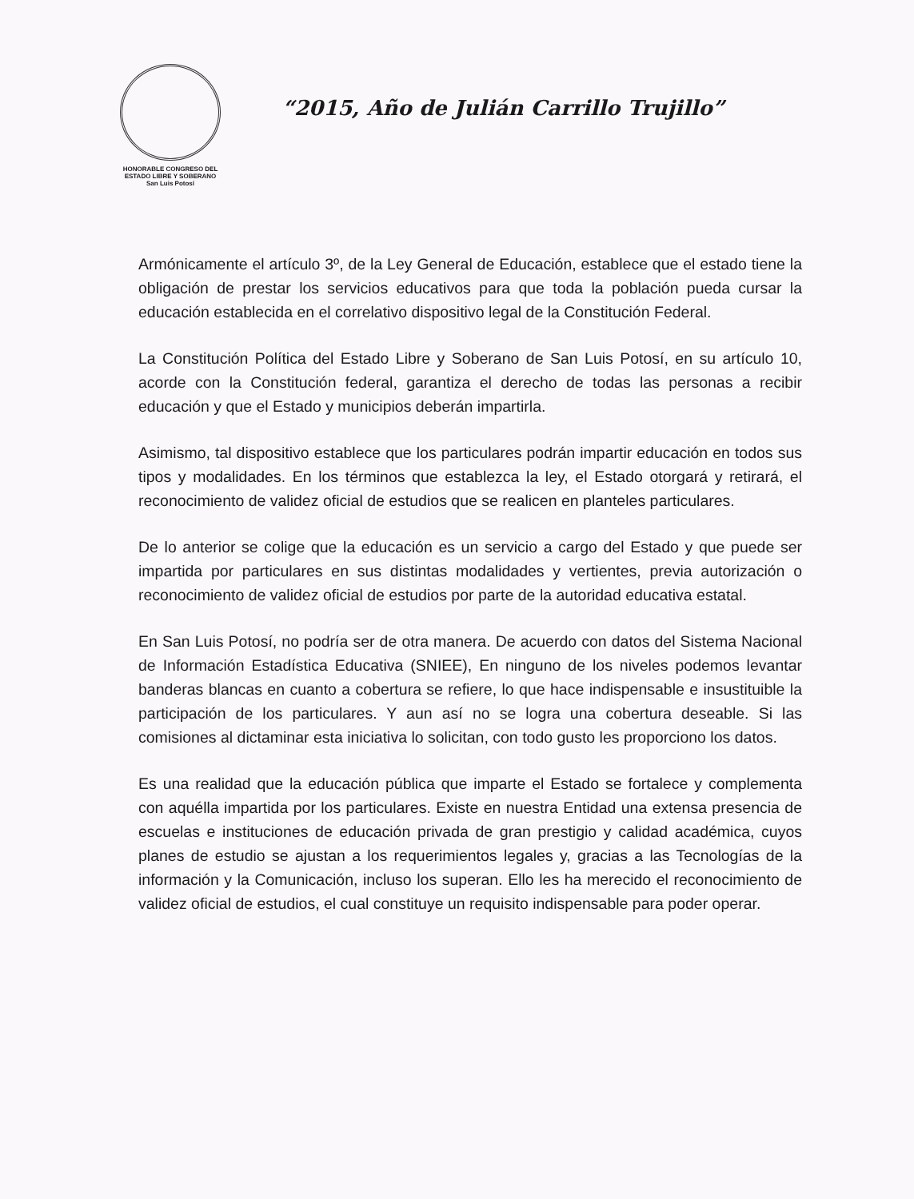HONORABLE CONGRESO DEL
ESTADO LIBRE Y SOBERANO
San Luis Potosí
“2015, Año de Julián Carrillo Trujillo”
Armónicamente el artículo 3º, de la Ley General de Educación, establece que el estado tiene la obligación de prestar los servicios educativos para que toda la población pueda cursar la educación establecida en el correlativo dispositivo legal de la Constitución Federal.
La Constitución Política del Estado Libre y Soberano de San Luis Potosí, en su artículo 10, acorde con la Constitución federal, garantiza el derecho de todas las personas a recibir educación y que el Estado y municipios deberán impartirla.
Asimismo, tal dispositivo establece que los particulares podrán impartir educación en todos sus tipos y modalidades. En los términos que establezca la ley, el Estado otorgará y retirará, el reconocimiento de validez oficial de estudios que se realicen en planteles particulares.
De lo anterior se colige que la educación es un servicio a cargo del Estado y que puede ser impartida por particulares en sus distintas modalidades y vertientes, previa autorización o reconocimiento de validez oficial de estudios por parte de la autoridad educativa estatal.
En San Luis Potosí, no podría ser de otra manera. De acuerdo con datos del Sistema Nacional de Información Estadística Educativa (SNIEE), En ninguno de los niveles podemos levantar banderas blancas en cuanto a cobertura se refiere, lo que hace indispensable e insustituible la participación de los particulares. Y aun así no se logra una cobertura deseable. Si las comisiones al dictaminar esta iniciativa lo solicitan, con todo gusto les proporciono los datos.
Es una realidad que la educación pública que imparte el Estado se fortalece y complementa con aquélla impartida por los particulares. Existe en nuestra Entidad una extensa presencia de escuelas e instituciones de educación privada de gran prestigio y calidad académica, cuyos planes de estudio se ajustan a los requerimientos legales y, gracias a las Tecnologías de la información y la Comunicación, incluso los superan. Ello les ha merecido el reconocimiento de validez oficial de estudios, el cual constituye un requisito indispensable para poder operar.